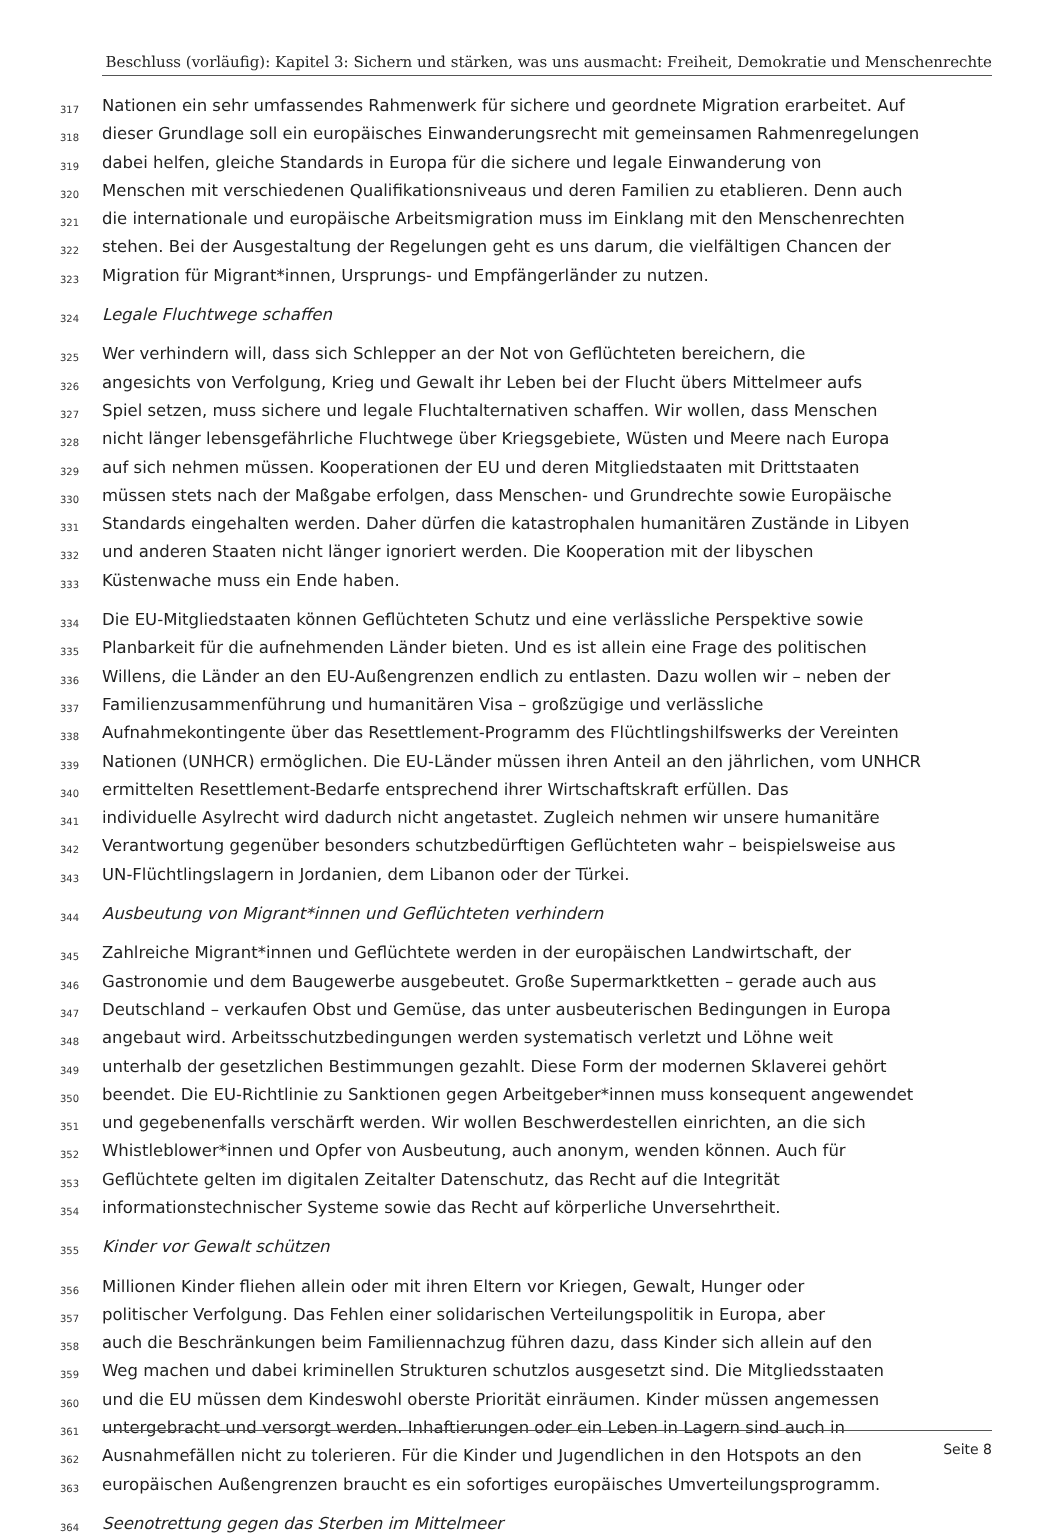Beschluss (vorläufig): Kapitel 3: Sichern und stärken, was uns ausmacht: Freiheit, Demokratie und Menschenrechte
317 Nationen ein sehr umfassendes Rahmenwerk für sichere und geordnete Migration erarbeitet. Auf
318 dieser Grundlage soll ein europäisches Einwanderungsrecht mit gemeinsamen Rahmenregelungen
319 dabei helfen, gleiche Standards in Europa für die sichere und legale Einwanderung von
320 Menschen mit verschiedenen Qualifikationsniveaus und deren Familien zu etablieren. Denn auch
321 die internationale und europäische Arbeitsmigration muss im Einklang mit den Menschenrechten
322 stehen. Bei der Ausgestaltung der Regelungen geht es uns darum, die vielfältigen Chancen der
323 Migration für Migrant*innen, Ursprungs- und Empfängerländer zu nutzen.
324 Legale Fluchtwege schaffen
325 Wer verhindern will, dass sich Schlepper an der Not von Geflüchteten bereichern, die
326 angesichts von Verfolgung, Krieg und Gewalt ihr Leben bei der Flucht übers Mittelmeer aufs
327 Spiel setzen, muss sichere und legale Fluchtalternativen schaffen. Wir wollen, dass Menschen
328 nicht länger lebensgefährliche Fluchtwege über Kriegsgebiete, Wüsten und Meere nach Europa
329 auf sich nehmen müssen. Kooperationen der EU und deren Mitgliedstaaten mit Drittstaaten
330 müssen stets nach der Maßgabe erfolgen, dass Menschen- und Grundrechte sowie Europäische
331 Standards eingehalten werden. Daher dürfen die katastrophalen humanitären Zustände in Libyen
332 und anderen Staaten nicht länger ignoriert werden. Die Kooperation mit der libyschen
333 Küstenwache muss ein Ende haben.
334 Die EU-Mitgliedstaaten können Geflüchteten Schutz und eine verlässliche Perspektive sowie
335 Planbarkeit für die aufnehmenden Länder bieten. Und es ist allein eine Frage des politischen
336 Willens, die Länder an den EU-Außengrenzen endlich zu entlasten. Dazu wollen wir – neben der
337 Familienzusammenführung und humanitären Visa – großzügige und verlässliche
338 Aufnahmekontingente über das Resettlement-Programm des Flüchtlingshilfswerks der Vereinten
339 Nationen (UNHCR) ermöglichen. Die EU-Länder müssen ihren Anteil an den jährlichen, vom UNHCR
340 ermittelten Resettlement-Bedarfe entsprechend ihrer Wirtschaftskraft erfüllen. Das
341 individuelle Asylrecht wird dadurch nicht angetastet. Zugleich nehmen wir unsere humanitäre
342 Verantwortung gegenüber besonders schutzbedürftigen Geflüchteten wahr – beispielsweise aus
343 UN-Flüchtlingslagern in Jordanien, dem Libanon oder der Türkei.
344 Ausbeutung von Migrant*innen und Geflüchteten verhindern
345 Zahlreiche Migrant*innen und Geflüchtete werden in der europäischen Landwirtschaft, der
346 Gastronomie und dem Baugewerbe ausgebeutet. Große Supermarktketten – gerade auch aus
347 Deutschland – verkaufen Obst und Gemüse, das unter ausbeuterischen Bedingungen in Europa
348 angebaut wird. Arbeitsschutzbedingungen werden systematisch verletzt und Löhne weit
349 unterhalb der gesetzlichen Bestimmungen gezahlt. Diese Form der modernen Sklaverei gehört
350 beendet. Die EU-Richtlinie zu Sanktionen gegen Arbeitgeber*innen muss konsequent angewendet
351 und gegebenenfalls verschärft werden. Wir wollen Beschwerdestellen einrichten, an die sich
352 Whistleblower*innen und Opfer von Ausbeutung, auch anonym, wenden können. Auch für
353 Geflüchtete gelten im digitalen Zeitalter Datenschutz, das Recht auf die Integrität
354 informationstechnischer Systeme sowie das Recht auf körperliche Unversehrtheit.
355 Kinder vor Gewalt schützen
356 Millionen Kinder fliehen allein oder mit ihren Eltern vor Kriegen, Gewalt, Hunger oder
357 politischer Verfolgung. Das Fehlen einer solidarischen Verteilungspolitik in Europa, aber
358 auch die Beschränkungen beim Familiennachzug führen dazu, dass Kinder sich allein auf den
359 Weg machen und dabei kriminellen Strukturen schutzlos ausgesetzt sind. Die Mitgliedsstaaten
360 und die EU müssen dem Kindeswohl oberste Priorität einräumen. Kinder müssen angemessen
361 untergebracht und versorgt werden. Inhaftierungen oder ein Leben in Lagern sind auch in
362 Ausnahmefällen nicht zu tolerieren. Für die Kinder und Jugendlichen in den Hotspots an den
363 europäischen Außengrenzen braucht es ein sofortiges europäisches Umverteilungsprogramm.
364 Seenotrettung gegen das Sterben im Mittelmeer
Seite 8